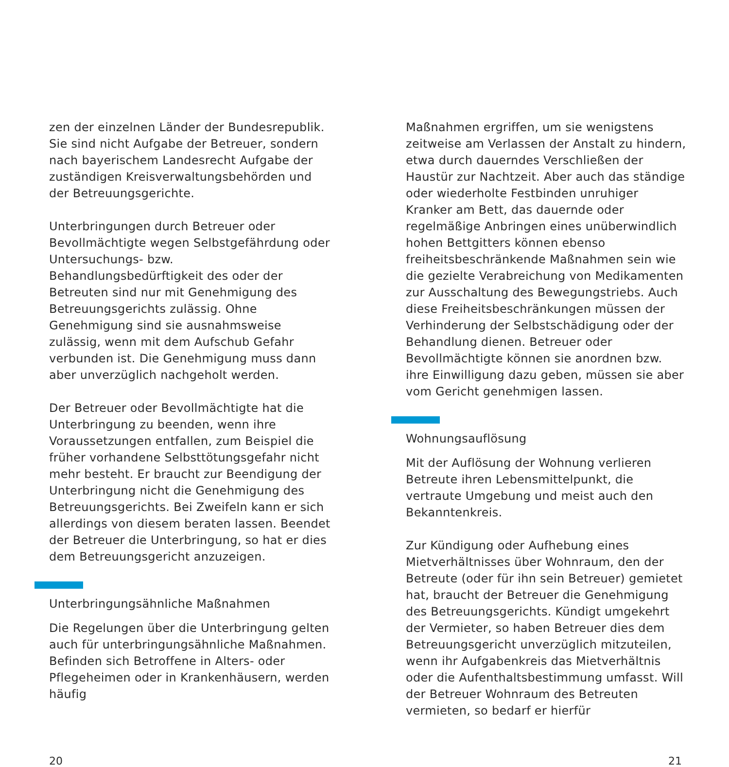zen der einzelnen Länder der Bundesrepublik. Sie sind nicht Aufgabe der Betreuer, sondern nach bayerischem Landesrecht Aufgabe der zuständigen Kreisverwaltungsbehörden und der Betreuungsgerichte.
Unterbringungen durch Betreuer oder Bevollmächtigte wegen Selbstgefährdung oder Untersuchungs- bzw. Behandlungsbedürftigkeit des oder der Betreuten sind nur mit Genehmigung des Betreuungsgerichts zulässig. Ohne Genehmigung sind sie ausnahmsweise zulässig, wenn mit dem Aufschub Gefahr verbunden ist. Die Genehmigung muss dann aber unverzüglich nachgeholt werden.
Der Betreuer oder Bevollmächtigte hat die Unterbringung zu beenden, wenn ihre Voraussetzungen entfallen, zum Beispiel die früher vorhandene Selbsttötungsgefahr nicht mehr besteht. Er braucht zur Beendigung der Unterbringung nicht die Genehmigung des Betreuungsgerichts. Bei Zweifeln kann er sich allerdings von diesem beraten lassen. Beendet der Betreuer die Unterbringung, so hat er dies dem Betreuungsgericht anzuzeigen.
Unterbringungsähnliche Maßnahmen
Die Regelungen über die Unterbringung gelten auch für unterbringungsähnliche Maßnahmen. Befinden sich Betroffene in Alters- oder Pflegeheimen oder in Krankenhäusern, werden häufig
Maßnahmen ergriffen, um sie wenigstens zeitweise am Verlassen der Anstalt zu hindern, etwa durch dauerndes Verschließen der Haustür zur Nachtzeit. Aber auch das ständige oder wiederholte Festbinden unruhiger Kranker am Bett, das dauernde oder regelmäßige Anbringen eines unüberwindlich hohen Bettgitters können ebenso freiheitsbeschränkende Maßnahmen sein wie die gezielte Verabreichung von Medikamenten zur Ausschaltung des Bewegungstriebs. Auch diese Freiheitsbeschränkungen müssen der Verhinderung der Selbstschädigung oder der Behandlung dienen. Betreuer oder Bevollmächtigte können sie anordnen bzw. ihre Einwilligung dazu geben, müssen sie aber vom Gericht genehmigen lassen.
Wohnungsauflösung
Mit der Auflösung der Wohnung verlieren Betreute ihren Lebensmittelpunkt, die vertraute Umgebung und meist auch den Bekanntenkreis.
Zur Kündigung oder Aufhebung eines Mietverhältnisses über Wohnraum, den der Betreute (oder für ihn sein Betreuer) gemietet hat, braucht der Betreuer die Genehmigung des Betreuungsgerichts. Kündigt umgekehrt der Vermieter, so haben Betreuer dies dem Betreuungsgericht unverzüglich mitzuteilen, wenn ihr Aufgabenkreis das Mietverhältnis oder die Aufenthaltsbestimmung umfasst. Will der Betreuer Wohnraum des Betreuten vermieten, so bedarf er hierfür
20 21